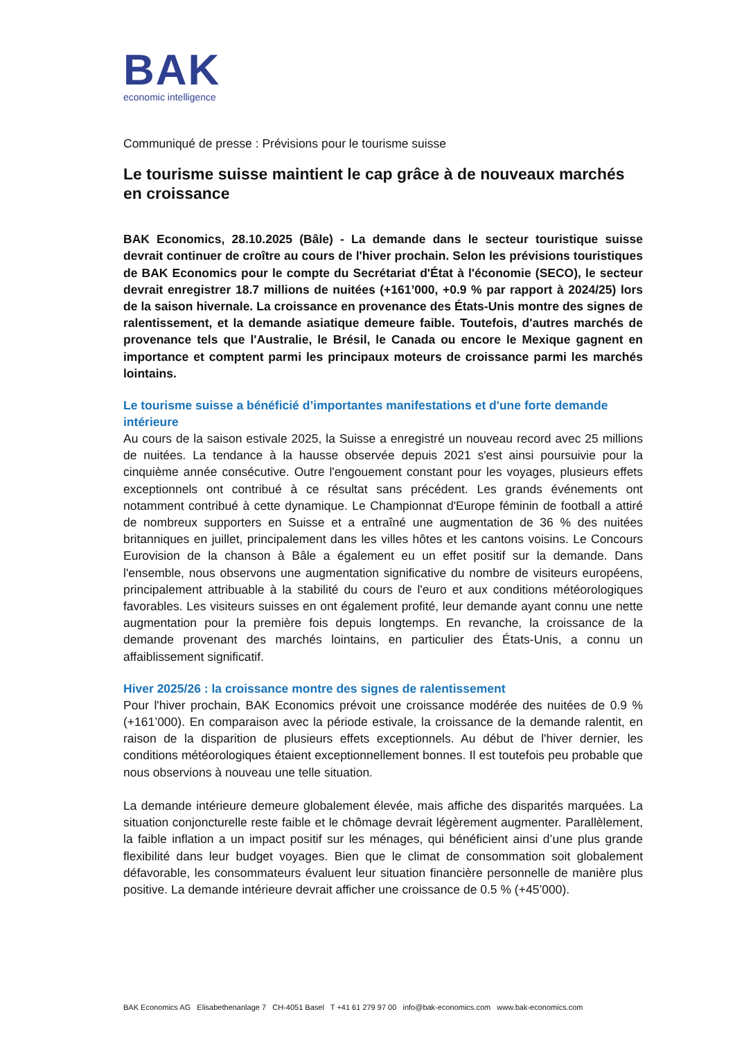BAK
economic intelligence
Communiqué de presse : Prévisions pour le tourisme suisse
Le tourisme suisse maintient le cap grâce à de nouveaux marchés en croissance
BAK Economics, 28.10.2025 (Bâle) - La demande dans le secteur touristique suisse devrait continuer de croître au cours de l'hiver prochain. Selon les prévisions touristiques de BAK Economics pour le compte du Secrétariat d'État à l'économie (SECO), le secteur devrait enregistrer 18.7 millions de nuitées (+161’000, +0.9 % par rapport à 2024/25) lors de la saison hivernale. La croissance en provenance des États-Unis montre des signes de ralentissement, et la demande asiatique demeure faible. Toutefois, d'autres marchés de provenance tels que l'Australie, le Brésil, le Canada ou encore le Mexique gagnent en importance et comptent parmi les principaux moteurs de croissance parmi les marchés lointains.
Le tourisme suisse a bénéficié d’importantes manifestations et d'une forte demande intérieure
Au cours de la saison estivale 2025, la Suisse a enregistré un nouveau record avec 25 millions de nuitées. La tendance à la hausse observée depuis 2021 s'est ainsi poursuivie pour la cinquième année consécutive. Outre l'engouement constant pour les voyages, plusieurs effets exceptionnels ont contribué à ce résultat sans précédent. Les grands événements ont notamment contribué à cette dynamique. Le Championnat d'Europe féminin de football a attiré de nombreux supporters en Suisse et a entraîné une augmentation de 36 % des nuitées britanniques en juillet, principalement dans les villes hôtes et les cantons voisins. Le Concours Eurovision de la chanson à Bâle a également eu un effet positif sur la demande. Dans l'ensemble, nous observons une augmentation significative du nombre de visiteurs européens, principalement attribuable à la stabilité du cours de l'euro et aux conditions météorologiques favorables. Les visiteurs suisses en ont également profité, leur demande ayant connu une nette augmentation pour la première fois depuis longtemps. En revanche, la croissance de la demande provenant des marchés lointains, en particulier des États-Unis, a connu un affaiblissement significatif.
Hiver 2025/26 : la croissance montre des signes de ralentissement
Pour l'hiver prochain, BAK Economics prévoit une croissance modérée des nuitées de 0.9 % (+161’000). En comparaison avec la période estivale, la croissance de la demande ralentit, en raison de la disparition de plusieurs effets exceptionnels. Au début de l'hiver dernier, les conditions météorologiques étaient exceptionnellement bonnes. Il est toutefois peu probable que nous observions à nouveau une telle situation.
La demande intérieure demeure globalement élevée, mais affiche des disparités marquées. La situation conjoncturelle reste faible et le chômage devrait légèrement augmenter. Parallèlement, la faible inflation a un impact positif sur les ménages, qui bénéficient ainsi d’une plus grande flexibilité dans leur budget voyages. Bien que le climat de consommation soit globalement défavorable, les consommateurs évaluent leur situation financière personnelle de manière plus positive. La demande intérieure devrait afficher une croissance de 0.5 % (+45’000).
BAK Economics AG Elisabethenanlage 7 CH-4051 Basel T +41 61 279 97 00 info@bak-economics.com www.bak-economics.com